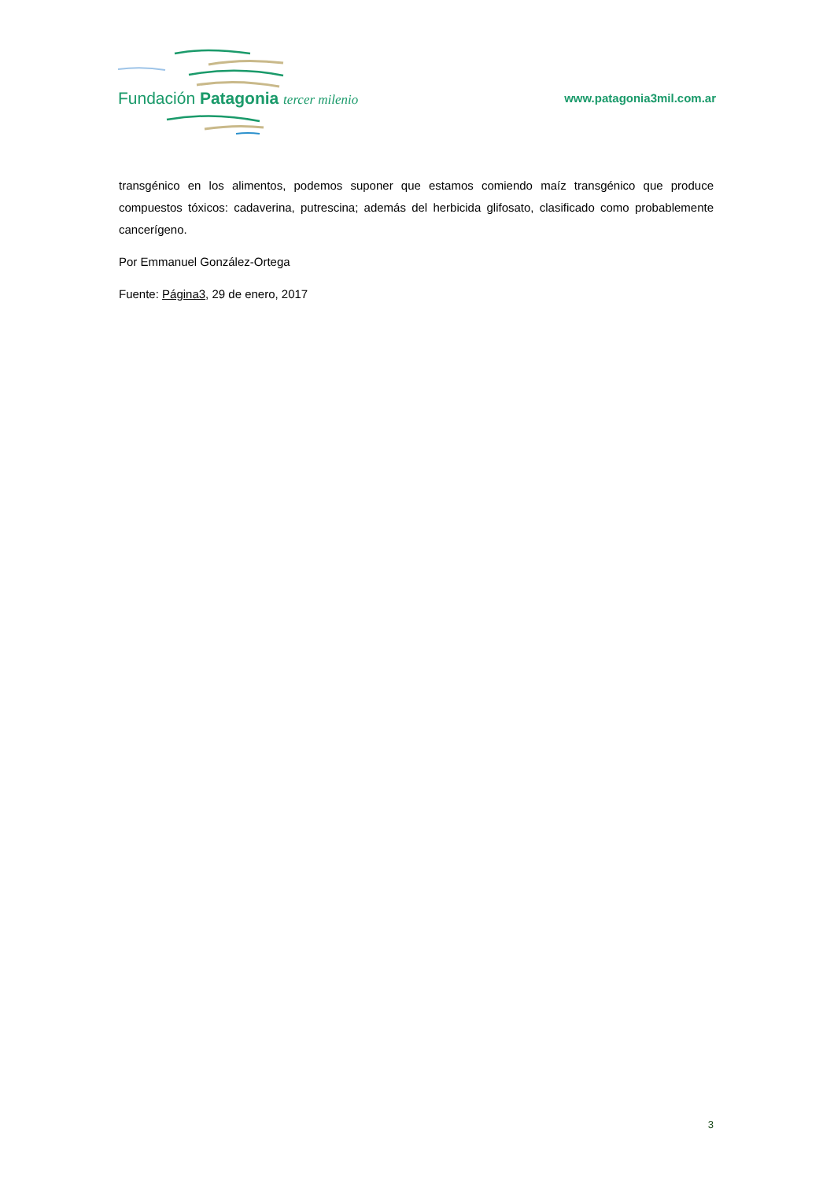Fundación Patagonia tercer milenio www.patagonia3mil.com.ar
transgénico en los alimentos, podemos suponer que estamos comiendo maíz transgénico que produce compuestos tóxicos: cadaverina, putrescina; además del herbicida glifosato, clasificado como probablemente cancerígeno.
Por Emmanuel González-Ortega
Fuente: Página3, 29 de enero, 2017
3